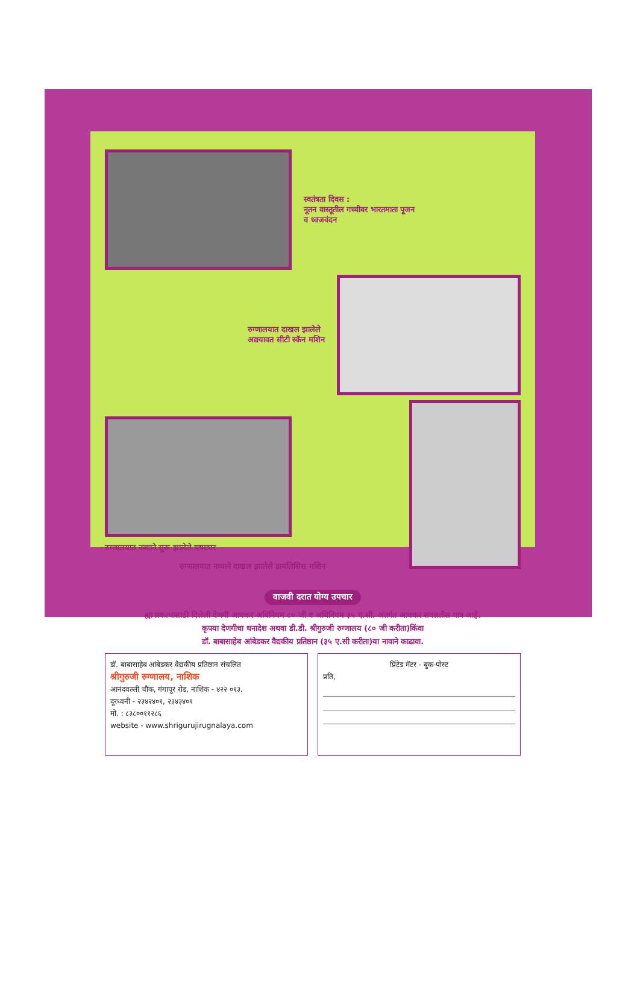स्वतंत्रता दिवस :
नूतन वास्तूतील गच्चीवर भारतमाता पूजन
व ध्वजवंदन
रुग्णालयात दाखल झालेले
अद्ययावत सीटी स्कॅन मशिन
रुग्णालयात नव्याने सुरू झालेले चष्माघर
रुग्णालयात नव्याने दाखल झालेले डायलिसिस मशिन
वाजवी दरात योग्य उपचार
ह्या प्रकल्पासाठी दिलेली देणगी आयकर अधिनियम ८० जी व अधिनियम ३५ ए.सी. अंतर्गत आयकर सवलतीस पात्र आहे.
कृपया देणगीचा धनादेश अथवा डी.डी. श्रीगुरुजी रुग्णालय (८० जी करीता)किंवा
डॉ. बाबासाहेब आंबेडकर वैद्यकीय प्रतिष्ठान (३५ ए.सी करीता)या नावाने काढावा.
डॉ. बाबासाहेब आंबेडकर वैद्यकीय प्रतिष्ठान संचलित
श्रीगुरुजी रुग्णालय, नाशिक
आनंदवल्ली चौक, गंगापूर रोड, नाशिक - ४२२ ०१३.
दूरध्वनी - २३४२४०१, २३४३४०१
मो. : ८३८००११२८६
website - www.shrigurujirugnalaya.com
प्रिंटेड मॅटर - बुक-पोस्ट
प्रति,